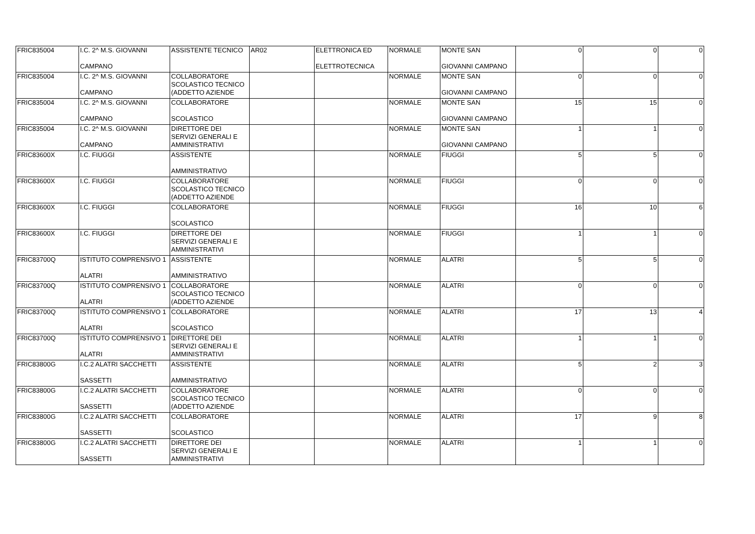| FRIC835004 | I.C. 2^ M.S. GIOVANNI CAMPANO | ASSISTENTE TECNICO | AR02 | ELETTRONICA ED ELETTROTECNICA | NORMALE | MONTE SAN GIOVANNI CAMPANO | 0 | 0 | 0 |
| FRIC835004 | I.C. 2^ M.S. GIOVANNI CAMPANO | COLLABORATORE SCOLASTICO TECNICO (ADDETTO AZIENDE | | | NORMALE | MONTE SAN GIOVANNI CAMPANO | 0 | 0 | 0 |
| FRIC835004 | I.C. 2^ M.S. GIOVANNI CAMPANO | COLLABORATORE SCOLASTICO | | | NORMALE | MONTE SAN GIOVANNI CAMPANO | 15 | 15 | 0 |
| FRIC835004 | I.C. 2^ M.S. GIOVANNI CAMPANO | DIRETTORE DEI SERVIZI GENERALI E AMMINISTRATIVI | | | NORMALE | MONTE SAN GIOVANNI CAMPANO | 1 | 1 | 0 |
| FRIC83600X | I.C. FIUGGI | ASSISTENTE AMMINISTRATIVO | | | NORMALE | FIUGGI | 5 | 5 | 0 |
| FRIC83600X | I.C. FIUGGI | COLLABORATORE SCOLASTICO TECNICO (ADDETTO AZIENDE | | | NORMALE | FIUGGI | 0 | 0 | 0 |
| FRIC83600X | I.C. FIUGGI | COLLABORATORE SCOLASTICO | | | NORMALE | FIUGGI | 16 | 10 | 6 |
| FRIC83600X | I.C. FIUGGI | DIRETTORE DEI SERVIZI GENERALI E AMMINISTRATIVI | | | NORMALE | FIUGGI | 1 | 1 | 0 |
| FRIC83700Q | ISTITUTO COMPRENSIVO 1 ALATRI | ASSISTENTE AMMINISTRATIVO | | | NORMALE | ALATRI | 5 | 5 | 0 |
| FRIC83700Q | ISTITUTO COMPRENSIVO 1 ALATRI | COLLABORATORE SCOLASTICO TECNICO (ADDETTO AZIENDE | | | NORMALE | ALATRI | 0 | 0 | 0 |
| FRIC83700Q | ISTITUTO COMPRENSIVO 1 ALATRI | COLLABORATORE SCOLASTICO | | | NORMALE | ALATRI | 17 | 13 | 4 |
| FRIC83700Q | ISTITUTO COMPRENSIVO 1 ALATRI | DIRETTORE DEI SERVIZI GENERALI E AMMINISTRATIVI | | | NORMALE | ALATRI | 1 | 1 | 0 |
| FRIC83800G | I.C.2 ALATRI SACCHETTI SASSETTI | ASSISTENTE AMMINISTRATIVO | | | NORMALE | ALATRI | 5 | 2 | 3 |
| FRIC83800G | I.C.2 ALATRI SACCHETTI SASSETTI | COLLABORATORE SCOLASTICO TECNICO (ADDETTO AZIENDE | | | NORMALE | ALATRI | 0 | 0 | 0 |
| FRIC83800G | I.C.2 ALATRI SACCHETTI SASSETTI | COLLABORATORE SCOLASTICO | | | NORMALE | ALATRI | 17 | 9 | 8 |
| FRIC83800G | I.C.2 ALATRI SACCHETTI SASSETTI | DIRETTORE DEI SERVIZI GENERALI E AMMINISTRATIVI | | | NORMALE | ALATRI | 1 | 1 | 0 |